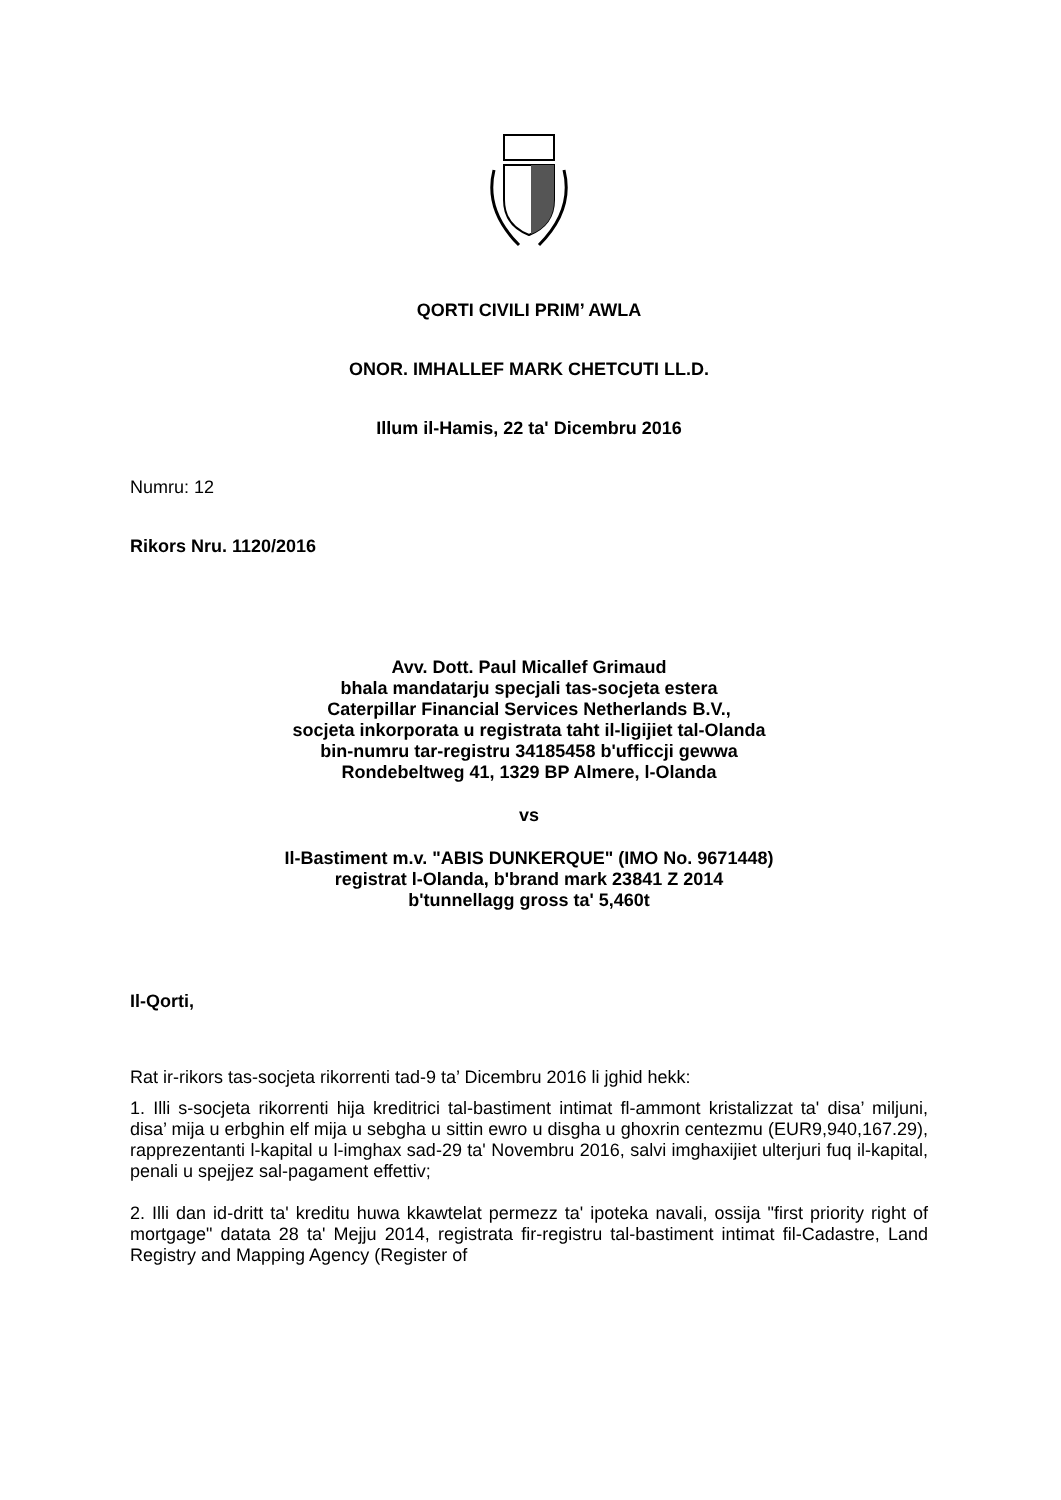QORTI CIVILI PRIM’ AWLA
ONOR. IMHALLEF MARK CHETCUTI LL.D.
Illum il-Hamis, 22 ta' Dicembru 2016
Numru: 12
Rikors Nru. 1120/2016
Avv. Dott. Paul Micallef Grimaud
bhala mandatarju specjali tas-socjeta estera
Caterpillar Financial Services Netherlands B.V.,
socjeta inkorporata u registrata taht il-ligijiet tal-Olanda
bin-numru tar-registru 34185458 b'ufficcji gewwa
Rondebeltweg 41, 1329 BP Almere, l-Olanda
vs
Il-Bastiment m.v. "ABIS DUNKERQUE" (IMO No. 9671448)
registrat l-Olanda, b'brand mark 23841 Z 2014
b'tunnellagg gross ta' 5,460t
Il-Qorti,
Rat ir-rikors tas-socjeta rikorrenti tad-9 ta’ Dicembru 2016 li jghid hekk:
1. Illi s-socjeta rikorrenti hija kreditrici tal-bastiment intimat fl-ammont kristalizzat ta' disa’ miljuni, disa’ mija u erbghin elf mija u sebgha u sittin ewro u disgha u ghoxrin centezmu (EUR9,940,167.29), rapprezentanti l-kapital u l-imghax sad-29 ta' Novembru 2016, salvi imghaxijiet ulterjuri fuq il-kapital, penali u spejjez sal-pagament effettiv;
2. Illi dan id-dritt ta' kreditu huwa kkawtelat permezz ta' ipoteka navali, ossija "first priority right of mortgage" datata 28 ta' Mejju 2014, registrata fir-registru tal-bastiment intimat fil-Cadastre, Land Registry and Mapping Agency (Register of